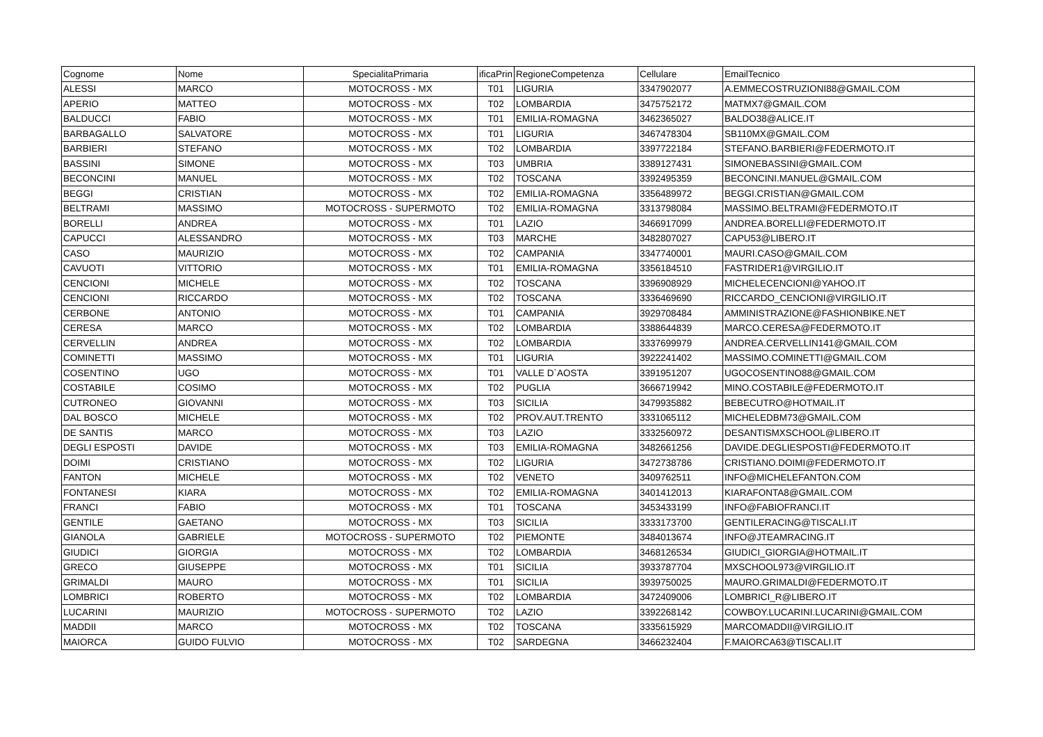| Cognome | Nome | SpecialitaPrimaria | ificaPrin | RegioneCompetenza | Cellulare | EmailTecnico |
| ALESSI | MARCO | MOTOCROSS - MX | T01 | LIGURIA | 3347902077 | A.EMMECOSTRUZIONI88@GMAIL.COM |
| APERIO | MATTEO | MOTOCROSS - MX | T02 | LOMBARDIA | 3475752172 | MATMX7@GMAIL.COM |
| BALDUCCI | FABIO | MOTOCROSS - MX | T01 | EMILIA-ROMAGNA | 3462365027 | BALDO38@ALICE.IT |
| BARBAGALLO | SALVATORE | MOTOCROSS - MX | T01 | LIGURIA | 3467478304 | SB110MX@GMAIL.COM |
| BARBIERI | STEFANO | MOTOCROSS - MX | T02 | LOMBARDIA | 3397722184 | STEFANO.BARBIERI@FEDERMOTO.IT |
| BASSINI | SIMONE | MOTOCROSS - MX | T03 | UMBRIA | 3389127431 | SIMONEBASSINI@GMAIL.COM |
| BECONCINI | MANUEL | MOTOCROSS - MX | T02 | TOSCANA | 3392495359 | BECONCINI.MANUEL@GMAIL.COM |
| BEGGI | CRISTIAN | MOTOCROSS - MX | T02 | EMILIA-ROMAGNA | 3356489972 | BEGGI.CRISTIAN@GMAIL.COM |
| BELTRAMI | MASSIMO | MOTOCROSS - SUPERMOTO | T02 | EMILIA-ROMAGNA | 3313798084 | MASSIMO.BELTRAMI@FEDERMOTO.IT |
| BORELLI | ANDREA | MOTOCROSS - MX | T01 | LAZIO | 3466917099 | ANDREA.BORELLI@FEDERMOTO.IT |
| CAPUCCI | ALESSANDRO | MOTOCROSS - MX | T03 | MARCHE | 3482807027 | CAPU53@LIBERO.IT |
| CASO | MAURIZIO | MOTOCROSS - MX | T02 | CAMPANIA | 3347740001 | MAURI.CASO@GMAIL.COM |
| CAVUOTI | VITTORIO | MOTOCROSS - MX | T01 | EMILIA-ROMAGNA | 3356184510 | FASTRIDER1@VIRGILIO.IT |
| CENCIONI | MICHELE | MOTOCROSS - MX | T02 | TOSCANA | 3396908929 | MICHELECENCIONI@YAHOO.IT |
| CENCIONI | RICCARDO | MOTOCROSS - MX | T02 | TOSCANA | 3336469690 | RICCARDO_CENCIONI@VIRGILIO.IT |
| CERBONE | ANTONIO | MOTOCROSS - MX | T01 | CAMPANIA | 3929708484 | AMMINISTRAZIONE@FASHIONBIKE.NET |
| CERESA | MARCO | MOTOCROSS - MX | T02 | LOMBARDIA | 3388644839 | MARCO.CERESA@FEDERMOTO.IT |
| CERVELLIN | ANDREA | MOTOCROSS - MX | T02 | LOMBARDIA | 3337699979 | ANDREA.CERVELLIN141@GMAIL.COM |
| COMINETTI | MASSIMO | MOTOCROSS - MX | T01 | LIGURIA | 3922241402 | MASSIMO.COMINETTI@GMAIL.COM |
| COSENTINO | UGO | MOTOCROSS - MX | T01 | VALLE D`AOSTA | 3391951207 | UGOCOSENTINO88@GMAIL.COM |
| COSTABILE | COSIMO | MOTOCROSS - MX | T02 | PUGLIA | 3666719942 | MINO.COSTABILE@FEDERMOTO.IT |
| CUTRONEO | GIOVANNI | MOTOCROSS - MX | T03 | SICILIA | 3479935882 | BEBECUTRO@HOTMAIL.IT |
| DAL BOSCO | MICHELE | MOTOCROSS - MX | T02 | PROV.AUT.TRENTO | 3331065112 | MICHELEDBM73@GMAIL.COM |
| DE SANTIS | MARCO | MOTOCROSS - MX | T03 | LAZIO | 3332560972 | DESANTISMXSCHOOL@LIBERO.IT |
| DEGLI ESPOSTI | DAVIDE | MOTOCROSS - MX | T03 | EMILIA-ROMAGNA | 3482661256 | DAVIDE.DEGLIESPOSTI@FEDERMOTO.IT |
| DOIMI | CRISTIANO | MOTOCROSS - MX | T02 | LIGURIA | 3472738786 | CRISTIANO.DOIMI@FEDERMOTO.IT |
| FANTON | MICHELE | MOTOCROSS - MX | T02 | VENETO | 3409762511 | INFO@MICHELEFANTON.COM |
| FONTANESI | KIARA | MOTOCROSS - MX | T02 | EMILIA-ROMAGNA | 3401412013 | KIARAFONTA8@GMAIL.COM |
| FRANCI | FABIO | MOTOCROSS - MX | T01 | TOSCANA | 3453433199 | INFO@FABIOFRANCI.IT |
| GENTILE | GAETANO | MOTOCROSS - MX | T03 | SICILIA | 3333173700 | GENTILERACING@TISCALI.IT |
| GIANOLA | GABRIELE | MOTOCROSS - SUPERMOTO | T02 | PIEMONTE | 3484013674 | INFO@JTEAMRACING.IT |
| GIUDICI | GIORGIA | MOTOCROSS - MX | T02 | LOMBARDIA | 3468126534 | GIUDICI_GIORGIA@HOTMAIL.IT |
| GRECO | GIUSEPPE | MOTOCROSS - MX | T01 | SICILIA | 3933787704 | MXSCHOOL973@VIRGILIO.IT |
| GRIMALDI | MAURO | MOTOCROSS - MX | T01 | SICILIA | 3939750025 | MAURO.GRIMALDI@FEDERMOTO.IT |
| LOMBRICI | ROBERTO | MOTOCROSS - MX | T02 | LOMBARDIA | 3472409006 | LOMBRICI_R@LIBERO.IT |
| LUCARINI | MAURIZIO | MOTOCROSS - SUPERMOTO | T02 | LAZIO | 3392268142 | COWBOY.LUCARINI.LUCARINI@GMAIL.COM |
| MADDII | MARCO | MOTOCROSS - MX | T02 | TOSCANA | 3335615929 | MARCOMADDII@VIRGILIO.IT |
| MAIORCA | GUIDO FULVIO | MOTOCROSS - MX | T02 | SARDEGNA | 3466232404 | F.MAIORCA63@TISCALI.IT |